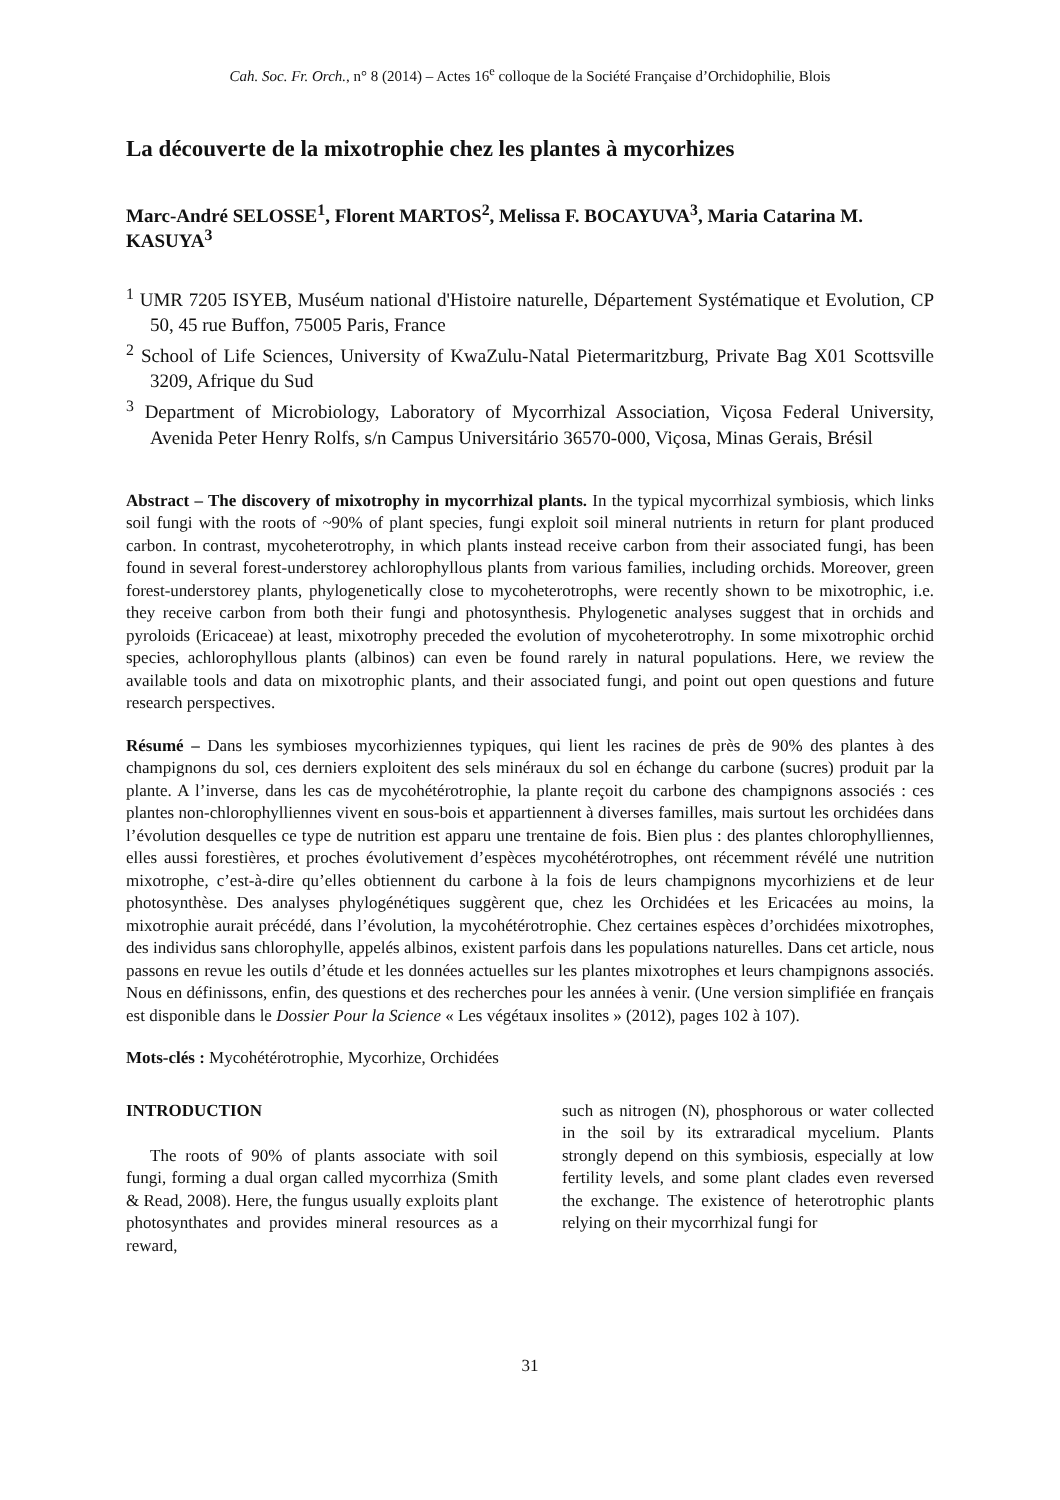Cah. Soc. Fr. Orch., n° 8 (2014) – Actes 16<sup>e</sup> colloque de la Société Française d’Orchidophilie, Blois
La découverte de la mixotrophie chez les plantes à mycorhizes
Marc-André SELOSSE<sup>1</sup>, Florent MARTOS<sup>2</sup>, Melissa F. BOCAYUVA<sup>3</sup>, Maria Catarina M. KASUYA<sup>3</sup>
<sup>1</sup> UMR 7205 ISYEB, Muséum national d'Histoire naturelle, Département Systématique et Evolution, CP 50, 45 rue Buffon, 75005 Paris, France
<sup>2</sup> School of Life Sciences, University of KwaZulu-Natal Pietermaritzburg, Private Bag X01 Scottsville 3209, Afrique du Sud
<sup>3</sup> Department of Microbiology, Laboratory of Mycorrhizal Association, Viçosa Federal University, Avenida Peter Henry Rolfs, s/n Campus Universitário 36570-000, Viçosa, Minas Gerais, Brésil
Abstract – The discovery of mixotrophy in mycorrhizal plants. In the typical mycorrhizal symbiosis, which links soil fungi with the roots of ~90% of plant species, fungi exploit soil mineral nutrients in return for plant produced carbon. In contrast, mycoheterotrophy, in which plants instead receive carbon from their associated fungi, has been found in several forest-understorey achlorophyllous plants from various families, including orchids. Moreover, green forest-understorey plants, phylogenetically close to mycoheterotrophs, were recently shown to be mixotrophic, i.e. they receive carbon from both their fungi and photosynthesis. Phylogenetic analyses suggest that in orchids and pyroloids (Ericaceae) at least, mixotrophy preceded the evolution of mycoheterotrophy. In some mixotrophic orchid species, achlorophyllous plants (albinos) can even be found rarely in natural populations. Here, we review the available tools and data on mixotrophic plants, and their associated fungi, and point out open questions and future research perspectives.
Résumé – Dans les symbioses mycorhiziennes typiques, qui lient les racines de près de 90% des plantes à des champignons du sol, ces derniers exploitent des sels minéraux du sol en échange du carbone (sucres) produit par la plante. A l’inverse, dans les cas de mycohétérotrophie, la plante reçoit du carbone des champignons associés : ces plantes non-chlorophylliennes vivent en sous-bois et appartiennent à diverses familles, mais surtout les orchidées dans l’évolution desquelles ce type de nutrition est apparu une trentaine de fois. Bien plus : des plantes chlorophylliennes, elles aussi forestières, et proches évolutivement d’espèces mycohétérotrophes, ont récemment révélé une nutrition mixotrophe, c’est-à-dire qu’elles obtiennent du carbone à la fois de leurs champignons mycorhiziens et de leur photosynthèse. Des analyses phylogénétiques suggèrent que, chez les Orchidées et les Ericacées au moins, la mixotrophie aurait précédé, dans l’évolution, la mycohétérotrophie. Chez certaines espèces d’orchidées mixotrophes, des individus sans chlorophylle, appelés albinos, existent parfois dans les populations naturelles. Dans cet article, nous passons en revue les outils d’étude et les données actuelles sur les plantes mixotrophes et leurs champignons associés. Nous en définissons, enfin, des questions et des recherches pour les années à venir. (Une version simplifiée en français est disponible dans le Dossier Pour la Science « Les végétaux insolites » (2012), pages 102 à 107).
Mots-clés : Mycohétérotrophie, Mycorhize, Orchidées
INTRODUCTION
The roots of 90% of plants associate with soil fungi, forming a dual organ called mycorrhiza (Smith & Read, 2008). Here, the fungus usually exploits plant photosynthates and provides mineral resources as a reward,
such as nitrogen (N), phosphorous or water collected in the soil by its extraradical mycelium. Plants strongly depend on this symbiosis, especially at low fertility levels, and some plant clades even reversed the exchange. The existence of heterotrophic plants relying on their mycorrhizal fungi for
31